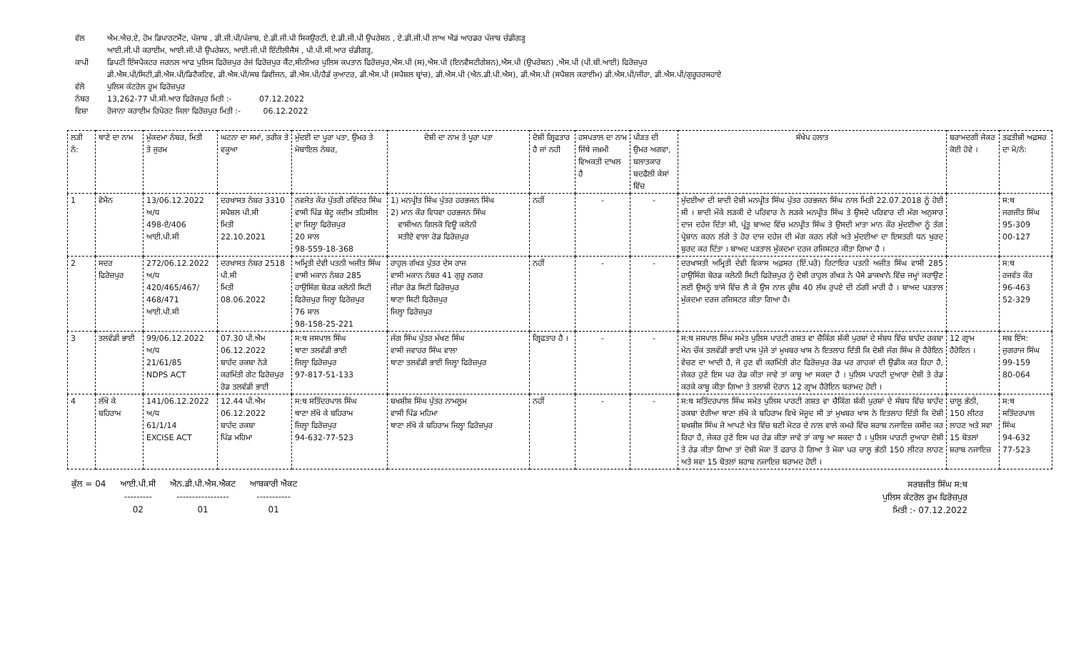ਵੱਲ ਐਮ.ਐਚ.ਏ, ਹੋਮ ਡਿਪਾਰਟਮੈਂਟ, ਪੰਜਾਬ , ਡੀ.ਜੀ.ਪੀ/ਪੰਜਾਬ, ਏ.ਡੀ.ਜੀ.ਪੀ ਸਿਕਉਰਟੀ, ਏ.ਡੀ.ਜੀ.ਪੀ ਉਪਰੇਸ਼ਨ , ਏ.ਡੀ.ਜੀ.ਪੀ ਲਾਅ ਐਡਂ ਆਰਡਰ ਪੰਜਾਬ ਚੰਡੀਗੜ੍ਹ
ਆਈ.ਜੀ.ਪੀ ਕਰਾਈਮ, ਆਈ.ਜੀ.ਪੀ ਉਪਰੇਸ਼ਨ, ਆਈ.ਜੀ.ਪੀ ਇੰਟੀਲੀਜੈਸਂ , ਪੀ.ਪੀ.ਸੀ.ਆਰ ਚੰਡੀਗੜ੍ਹ,
ਕਾਪੀ ਡਿਪਟੀ ਇੰਸਪੈਕਟਰ ਜਰਨਲ ਆਫ ਪੁਲਿਸ ਫਿਰੋਜ਼ਪੁਰ ਰੇਜਂ ਫਿਰੋਜ਼ਪੁਰ ਕੈਂਟ,ਸੀਨੀਅਰ ਪੁਲਿਸ ਕਪਤਾਨ ਫਿਰੋਜ਼ਪੁਰ,ਐਸ.ਪੀ (ਸ),ਐਸ.ਪੀ (ਇਨਵੈਸਟੀਗੇਸ਼ਨ),ਐਸ.ਪੀ (ਉਪਰੇਸ਼ਨ) ,ਐਸ.ਪੀ (ਪੀ.ਬੀ.ਆਈ) ਫਿਰੋਜ਼ਪੁਰ
ਡੀ.ਐਸ.ਪੀ/ਸਿਟੀ,ਡੀ.ਐਸ.ਪੀ/ਡਿਟੈਕਟਿਵ, ਡੀ.ਐਸ.ਪੀ/ਸਬ ਡਿਵੀਜਨ, ਡੀ.ਐਸ.ਪੀ/ਹੈਡੱ ਕੁਆਟਰ, ਡੀ.ਐਸ.ਪੀ (ਸਪੈਸ਼ਲ ਬ੍ਰਾਂਚ), ਡੀ.ਐਸ.ਪੀ (ਐਨ.ਡੀ.ਪੀ.ਐਸ), ਡੀ.ਐਸ.ਪੀ (ਸਪੈਸ਼ਲ ਕਰਾਈਮ) ਡੀ.ਐਸ.ਪੀ/ਜੀਰਾ, ਡੀ.ਐਸ.ਪੀ/ਗੁਰੂਹਰਸਹਾਏ
ਵੱਲੋ ਪੁਲਿਸ ਕੰਟਰੋਲ ਰੂਮ ਫਿਰੋਜ਼ਪੁਰ
ਨੰਬਰ 13,262-77 ਪੀ.ਸੀ.ਆਰ ਫਿਰੋਜ਼ਪੁਰ ਮਿਤੀ :- 07.12.2022
ਵਿਸ਼ਾ ਰੋਜਾਨਾ ਕਰਾਈਮ ਰਿਪੋਰਟ ਜਿਲਾ ਫਿਰੋਜ਼ਪੁਰ ਮਿਤੀ :- 06.12.2022
| ਲੜੀ ਨੰ: | ਥਾਣੇ ਦਾ ਨਾਮ | ਮੁੱਕਦਮਾ ਨੰਬਰ, ਮਿਤੀ ਤੇ ਜੁਰਮ | ਘਟਨਾ ਦਾ ਸਮਾਂ, ਤਰੀਕ ਤੇ ਵਕੂਆ | ਮੁੱਦਈ ਦਾ ਪੂਰਾ ਪਤਾ, ਉਮਰ ਤੇ ਮੋਬਾਇਲ ਨੰਬਰ, | ਦੋਸ਼ੀ ਦਾ ਨਾਮ ਤੇ ਪੂਰਾ ਪਤਾ | ਦੋਸ਼ੀ ਗ੍ਰਿਫਤਾਰ ਹੈ ਜਾਂ ਨਹੀ | ਹਸਪਤਾਲ ਦਾ ਨਾਮ ਜਿੱਥੇ ਜਖ਼ਮੀ ਵਿਅਕਤੀ ਦਾਖਲ ਹੈ | ਪੀੜਤ ਦੀ ਉਮਰ ਅਗਵਾ, ਬਲਾਤਕਾਰ ਬਦਫੈਲੀ ਕੇਸਾਂ ਵਿੱਚ | ਸੰਖੇਪ ਹਲਾਤ | ਬਰਾਮਦਗੀ ਜੇਕਰ ਕੋਈ ਹੋਵੇ । | ਤਫਤੀਸ਼ੀ ਅਫ਼ਸਰ ਦਾ ਮੋ/ਨੰ: |
| --- | --- | --- | --- | --- | --- | --- | --- | --- | --- | --- | --- |
| 1 | ਵੋਮੈਨ | 13/06.12.2022 ਅ/ਧ 498-ਏ/406 ਆਈ.ਪੀ.ਸੀ | ਦਰਖਾਸਤ ਨੰਬਰ 3310 ਸਪੈਸ਼ਲ ਪੀ.ਸੀ ਮਿਤੀ 22.10.2021 | ਨਵਜੋਤ ਕੌਰ ਪੁੱਤਰੀ ਰਵਿੰਦਰ ਸਿੰਘ ਵਾਸੀ ਪਿੰਡ ਬੇਟੂ ਕਦੀਮ ਤਹਿਸੀਲ ਵਾ ਜਿਲ੍ਹਾ ਫਿਰੋਜ਼ਪੁਰ 20 ਸਾਲ 98-559-18-368 | 1) ਮਨਪ੍ਰੀਤ ਸਿੰਘ ਪੁੱਤਰ ਹਰਭਜਨ ਸਿੰਘ 2) ਮਾਨ ਕੌਰ ਵਿਧਵਾ ਹਰਭਜਨ ਸਿੰਘ ਵਾਸੀਅਨ ਗਿਲਕੋ ਵਿਊ ਕਲੋਨੀ ਸਤੀਏ ਵਾਲਾ ਰੋਡ ਫਿਰੋਜ਼ਪੁਰ | ਨਹੀਂ | - | - | ਮੁੱਦਈਆ ਦੀ ਸ਼ਾਦੀ ਦੋਸ਼ੀ ਮਨਪ੍ਰੀਤ ਸਿੰਘ ਪੁੱਤਰ ਹਰਭਜਨ ਸਿੰਘ ਨਾਲ ਮਿਤੀ 22.07.2018 ਨੂੰ ਹੋਈ ਸੀ । ਸ਼ਾਦੀ ਮੌਕੇ ਲੜਕੀ ਦੇ ਪਰਿਵਾਰ ਨੇ ਲੜਕੇ ਮਨਪ੍ਰੀਤ ਸਿੰਘ ਤੇ ਉਸਦੇ ਪਰਿਵਾਰ ਦੀ ਮੰਗ ਅਨੁਸਾਰ ਦਾਜ ਦਹੇਜ ਦਿੱਤਾ ਸੀ, ਪ੍ਰੰਤੂ ਬਾਅਦ ਵਿੱਚ ਮਨਪ੍ਰੀਤ ਸਿੰਘ ਤੇ ਉਸਦੀ ਮਾਤਾ ਮਾਨ ਕੌਰ ਮੁੱਦਈਆ ਨੂੰ ਤੰਗ ਪ੍ਰੇਸ਼ਾਨ ਕਰਨ ਲੱਗੇ ਤੇ ਹੋਰ ਦਾਜ ਦਹੇਜ ਦੀ ਮੰਗ ਕਰਨ ਲੱਗੇ ਅਤੇ ਮੁੱਦਈਆ ਦਾ ਇਸਤਰੀ ਧਨ ਖੁਰਦ ਬੁਰਦ ਕਰ ਦਿੱਤਾ । ਬਾਅਦ ਪੜਤਾਲ ਮੁੱਕਦਮਾ ਦਰਜ ਰਜਿਸਟਰ ਕੀਤਾ ਗਿਆ ਹੈ । | | ਸ:ਥ ਜਗਜੀਤ ਸਿੰਘ 95-309 00-127 |
| 2 | ਸਦਰ ਫਿਰੋਜ਼ਪੁਰ | 272/06.12.2022 ਅ/ਧ 420/465/467/ 468/471 ਆਈ.ਪੀ.ਸੀ | ਦਰਖਾਸਤ ਨੰਬਰ 2518 ਪੀ.ਸੀ ਮਿਤੀ 08.06.2022 | ਅਮ੍ਰਿਤੀ ਦੇਵੀ ਪਤਨੀ ਅਜੀਤ ਸਿੰਘ ਵਾਸੀ ਮਕਾਨ ਨੰਬਰ 285 ਹਾਉਸਿੰਗ ਬੋਰਡ ਕਲੋਨੀ ਸਿਟੀ ਫਿਰੋਜ਼ਪੁਰ ਜਿਲ੍ਹਾ ਫਿਰੋਜ਼ਪੁਰ 76 ਸਾਲ 98-158-25-221 | ਰਾਹੁਲ ਗੱਖੜ ਪੁੱਤਰ ਦੇਸ ਰਾਜ ਵਾਸੀ ਮਕਾਨ ਨੰਬਰ 41 ਗੁਰੂ ਨਗਰ ਜੀਰਾ ਰੋਡ ਸਿਟੀ ਫਿਰੋਜ਼ਪੁਰ ਥਾਣਾ ਸਿਟੀ ਫਿਰੋਜ਼ਪੁਰ ਜਿਲ੍ਹਾ ਫਿਰੋਜ਼ਪੁਰ | ਨਹੀਂ | - | - | ਦਰਖਾਸਤੀ ਅਮ੍ਰਿਤੀ ਦੇਵੀ ਵਿਕਾਸ ਅਫ਼ਸਰ (ਇੰ.ਪਰੋ) ਰਿਟਾਇਰ ਪਤਨੀ ਅਜੀਤ ਸਿੰਘ ਵਾਸੀ 285 ਹਾਉਸਿੰਗ ਬੋਰਡ ਕਲੋਨੀ ਸਿਟੀ ਫਿਰੋਜ਼ਪੁਰ ਨੂੰ ਦੋਸ਼ੀ ਰਾਹੁਲ ਗੱਖੜ ਨੇ ਪੈਸੇ ਡਾਕਖਾਨੇ ਵਿੱਚ ਜਮ੍ਹਾਂ ਕਰਾਉਣ ਲਈ ਉਸਨੂੰ ਝਾਂਸੇ ਵਿੱਚ ਲੈ ਕੇ ਉਸ ਨਾਲ ਕ੍ਰੀਬ 40 ਲੱਖ ਰੁਪਏ ਦੀ ਠੱਗੀ ਮਾਰੀ ਹੈ । ਬਾਅਦ ਪੜਤਾਲ ਮੁੱਕਦਮਾ ਦਰਜ ਰਜਿਸਟਰ ਕੀਤਾ ਗਿਆ ਹੈ। | | ਸ:ਥ ਰਜਵੰਤ ਕੌਰ 96-463 52-329 |
| 3 | ਤਲਵੰਡੀ ਭਾਈ | 99/06.12.2022 ਅ/ਧ 21/61/85 NDPS ACT | 07.30 ਪੀ.ਐਮ 06.12.2022 ਬਾਹੱਦ ਰਕਬਾ ਨੇੜੇ ਕਰਮਿੱਤੀ ਗੇਟ ਫਿਰੋਜ਼ਪੁਰ ਰੋਡ ਤਲਵੰਡੀ ਭਾਈ | ਸ:ਥ ਜਸਪਾਲ ਸਿੰਘ ਥਾਣਾ ਤਲਵੰਡੀ ਭਾਈ ਜਿਲ੍ਹਾ ਫਿਰੋਜ਼ਪੁਰ 97-817-51-133 | ਜੰਗ ਸਿੰਘ ਪੁੱਤਰ ਮੱਖਣ ਸਿੰਘ ਵਾਸੀ ਜਵਾਹਰ ਸਿੰਘ ਵਾਲਾ ਥਾਣਾ ਤਲਵੰਡੀ ਭਾਈ ਜਿਲ੍ਹਾ ਫਿਰੋਜ਼ਪੁਰ | ਗ੍ਰਿਫਤਾਰ ਹੈ । | - | - | ਸ:ਥ ਜਸਪਾਲ ਸਿੰਘ ਸਮੇਤ ਪੁਲਿਸ ਪਾਰਟੀ ਗਸ਼ਤ ਵਾ ਚੈਕਿੰਗ ਸ਼ੱਕੀ ਪੁਰਸ਼ਾਂ ਦੇ ਸੰਬਧ ਵਿੱਚ ਬਾਹੱਦ ਰਕਬਾ ਮੇਨ ਚੌਕਂ ਤਲਵੰਡੀ ਭਾਈ ਪਾਸ ਪੁੱਜੇ ਤਾਂ ਮੁਖਬਰ ਖਾਸ ਨੇ ਇਤਲਾਹ ਦਿੱਤੀ ਕਿ ਦੋਸ਼ੀ ਜੰਗ ਸਿੰਘ ਜੋ ਹੈਰੋਇਨ ਵੇਚਣ ਦਾ ਆਦੀ ਹੈ, ਜੋ ਹੁਣ ਵੀ ਕਰਮਿੱਤੀ ਗੇਟ ਫਿਰੋਜ਼ਪੁਰ ਰੋਡ ਪਰ ਗਾਹਕਾਂ ਦੀ ਉਡੀਕ ਕਰ ਰਿਹਾ ਹੈ, ਜੇਕਰ ਹੁਣੇ ਇਸ ਪਰ ਰੇਡ ਕੀਤਾ ਜਾਵੇ ਤਾਂ ਕਾਬੂ ਆ ਸਕਦਾ ਹੈ । ਪੁਲਿਸ ਪਾਰਟੀ ਦੁਆਰਾ ਦੋਸ਼ੀ ਤੇ ਰੇਡ ਕਰਕੇ ਕਾਬੂ ਕੀਤਾ ਗਿਆ ਤੇ ਤਲਾਸ਼ੀ ਦੋਰਾਨ 12 ਗ੍ਰਾਮ ਹੈਰੋਇਨ ਬਰਾਮਦ ਹੋਈ । | 12 ਗ੍ਰਾਮ ਹੈਰੋਇਨ । | ਸਬ ਇੰਸ: ਜੁਗਰਾਜ ਸਿੰਘ 99-159 80-064 |
| 4 | ਲੱਖੋ ਕੇ ਬਹਿਰਾਮ | 141/06.12.2022 ਅ/ਧ 61/1/14 EXCISE ACT | 12.44 ਪੀ.ਐਮ 06.12.2022 ਬਾਹੱਦ ਰਕਬਾ ਪਿੰਡ ਮਹਿਮਾ | ਸ:ਥ ਸਤਿੰਦਰਪਾਲ ਸਿੰਘ ਥਾਣਾ ਲੱਖੋ ਕੇ ਬਹਿਰਾਮ ਜਿਲ੍ਹਾ ਫਿਰੋਜ਼ਪੁਰ 94-632-77-523 | ਬਖਸ਼ੀਸ਼ ਸਿੰਘ ਪੁੱਤਰ ਨਾਮਲੂਮ ਵਾਸੀ ਪਿੰਡ ਮਹਿਮਾ ਥਾਣਾ ਲੱਖੋ ਕੇ ਬਹਿਰਾਮ ਜਿਲ੍ਹਾ ਫਿਰੋਜ਼ਪੁਰ | ਨਹੀਂ | - | - | ਸ:ਥ ਸਤਿੰਦਰਪਾਲ ਸਿੰਘ ਸਮੇਤ ਪੁਲਿਸ ਪਾਰਟੀ ਗਸ਼ਤ ਵਾ ਚੈਕਿੰਗ ਸ਼ੱਕੀ ਪੁਰਸ਼ਾਂ ਦੇ ਸੰਬਧ ਵਿੱਚ ਬਾਹੱਦ ਰਕਬਾ ਏਰੀਆ ਥਾਣਾ ਲੱਖੋ ਕੇ ਬਹਿਰਾਮ ਵਿਖੇ ਮੋਜੂਦ ਸੀ ਤਾਂ ਮੁਖਬਰ ਖਾਸ ਨੇ ਇਤਲਾਹ ਦਿੱਤੀ ਕਿ ਦੋਸ਼ੀ ਬਖਸ਼ੀਸ਼ ਸਿੰਘ ਜੋ ਆਪਣੇ ਖੇਤ ਵਿੱਚ ਬਣੀ ਮੋਟਰ ਦੇ ਨਾਲ ਵਾਲੇ ਕਮਰੇ ਵਿੱਚ ਸ਼ਰਾਬ ਨਜਾਇਜ਼ ਕਸੀਦ ਕਰ ਰਿਹਾ ਹੈ, ਜੇਕਰ ਹੁਣੇ ਇਸ ਪਰ ਰੇਡ ਕੀਤਾ ਜਾਵੇ ਤਾਂ ਕਾਬੂ ਆ ਸਕਦਾ ਹੈ । ਪੁਲਿਸ ਪਾਰਟੀ ਦੁਆਰਾ ਦੋਸ਼ੀ ਤੇ ਰੇਡ ਕੀਤਾ ਗਿਆ ਤਾਂ ਦੋਸ਼ੀ ਮੋਕਾ ਤੋਂ ਫਰਾਰ ਹੋ ਗਿਆ ਤੇ ਮੋਕਾ ਪਰ ਚਾਲੂ ਭੱਠੀ 150 ਲੀਟਰ ਲਾਹਣ ਅਤੇ ਸਵਾ 15 ਬੋਤਲਾਂ ਸ਼ਰਾਬ ਨਜਾਇਜ਼ ਬਰਾਮਦ ਹੋਈ । | ਚਾਲੂ ਭੱਠੀ, 150 ਲੀਟਰ ਲਾਹਣ ਅਤੇ ਸਵਾ 15 ਬੋਤਲਾਂ ਸ਼ਰਾਬ ਨਜਾਇਜ਼ | ਸ:ਥ ਸਤਿੰਦਰਪਾਲ ਸਿੰਘ 94-632 77-523 |
| ਕੁੱਲ = 04 | ਆਈ.ਪੀ.ਸੀ | ਐਨ.ਡੀ.ਪੀ.ਐਸ.ਐਕਟ | ਆਬਕਾਰੀ ਐਕਟ |
| | --------- | ----------------- | ----------- |
| | 02 | 01 | 01 |
ਸਰਬਜੀਤ ਸਿੰਘ ਸ:ਥ
ਪੁਲਿਸ ਕੰਟਰੋਲ ਰੂਮ ਫਿਰੋਜ਼ਪੁਰ
ਮਿਤੀ :- 07.12.2022